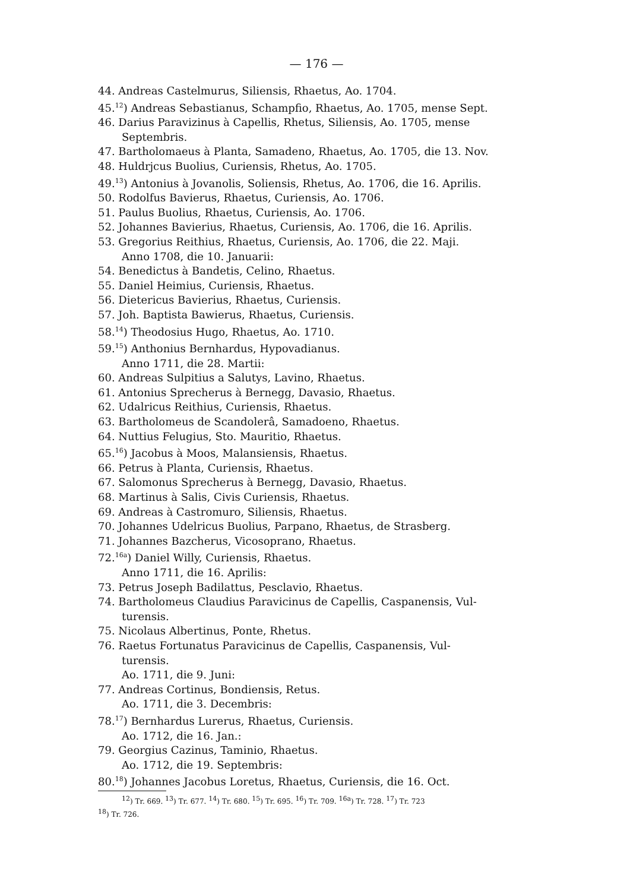— 176 —
44. Andreas Castelmurus, Siliensis, Rhaetus, Ao. 1704.
45.<sup>12</sup>) Andreas Sebastianus, Schampfio, Rhaetus, Ao. 1705, mense Sept.
46. Darius Paravizinus à Capellis, Rhetus, Siliensis, Ao. 1705, mense
Septembris.
47. Bartholomaeus à Planta, Samadeno, Rhaetus, Ao. 1705, die 13. Nov.
48. Huldrjcus Buolius, Curiensis, Rhetus, Ao. 1705.
49.<sup>13</sup>) Antonius à Jovanolis, Soliensis, Rhetus, Ao. 1706, die 16. Aprilis.
50. Rodolfus Bavierus, Rhaetus, Curiensis, Ao. 1706.
51. Paulus Buolius, Rhaetus, Curiensis, Ao. 1706.
52. Johannes Bavierius, Rhaetus, Curiensis, Ao. 1706, die 16. Aprilis.
53. Gregorius Reithius, Rhaetus, Curiensis, Ao. 1706, die 22. Maji.
Anno 1708, die 10. Januarii:
54. Benedictus à Bandetis, Celino, Rhaetus.
55. Daniel Heimius, Curiensis, Rhaetus.
56. Dietericus Bavierius, Rhaetus, Curiensis.
57. Joh. Baptista Bawierus, Rhaetus, Curiensis.
58.<sup>14</sup>) Theodosius Hugo, Rhaetus, Ao. 1710.
59.<sup>15</sup>) Anthonius Bernhardus, Hypovadianus.
Anno 1711, die 28. Martii:
60. Andreas Sulpitius a Salutys, Lavino, Rhaetus.
61. Antonius Sprecherus à Bernegg, Davasio, Rhaetus.
62. Udalricus Reithius, Curiensis, Rhaetus.
63. Bartholomeus de Scandolerâ, Samadoeno, Rhaetus.
64. Nuttius Felugius, Sto. Mauritio, Rhaetus.
65.<sup>16</sup>) Jacobus à Moos, Malansiensis, Rhaetus.
66. Petrus à Planta, Curiensis, Rhaetus.
67. Salomonus Sprecherus à Bernegg, Davasio, Rhaetus.
68. Martinus à Salis, Civis Curiensis, Rhaetus.
69. Andreas à Castromuro, Siliensis, Rhaetus.
70. Johannes Udelricus Buolius, Parpano, Rhaetus, de Strasberg.
71. Johannes Bazcherus, Vicosoprano, Rhaetus.
72.<sup>16a</sup>) Daniel Willy, Curiensis, Rhaetus.
Anno 1711, die 16. Aprilis:
73. Petrus Joseph Badilattus, Pesclavio, Rhaetus.
74. Bartholomeus Claudius Paravicinus de Capellis, Caspanensis, Vul-
turensis.
75. Nicolaus Albertinus, Ponte, Rhetus.
76. Raetus Fortunatus Paravicinus de Capellis, Caspanensis, Vul-
turensis.
Ao. 1711, die 9. Juni:
77. Andreas Cortinus, Bondiensis, Retus.
Ao. 1711, die 3. Decembris:
78.<sup>17</sup>) Bernhardus Lurerus, Rhaetus, Curiensis.
Ao. 1712, die 16. Jan.:
79. Georgius Cazinus, Taminio, Rhaetus.
Ao. 1712, die 19. Septembris:
80.<sup>18</sup>) Johannes Jacobus Loretus, Rhaetus, Curiensis, die 16. Oct.
<sup>12</sup>) Tr. 669. <sup>13</sup>) Tr. 677. <sup>14</sup>) Tr. 680. <sup>15</sup>) Tr. 695. <sup>16</sup>) Tr. 709. <sup>16a</sup>) Tr. 728. <sup>17</sup>) Tr. 723
<sup>18</sup>) Tr. 726.